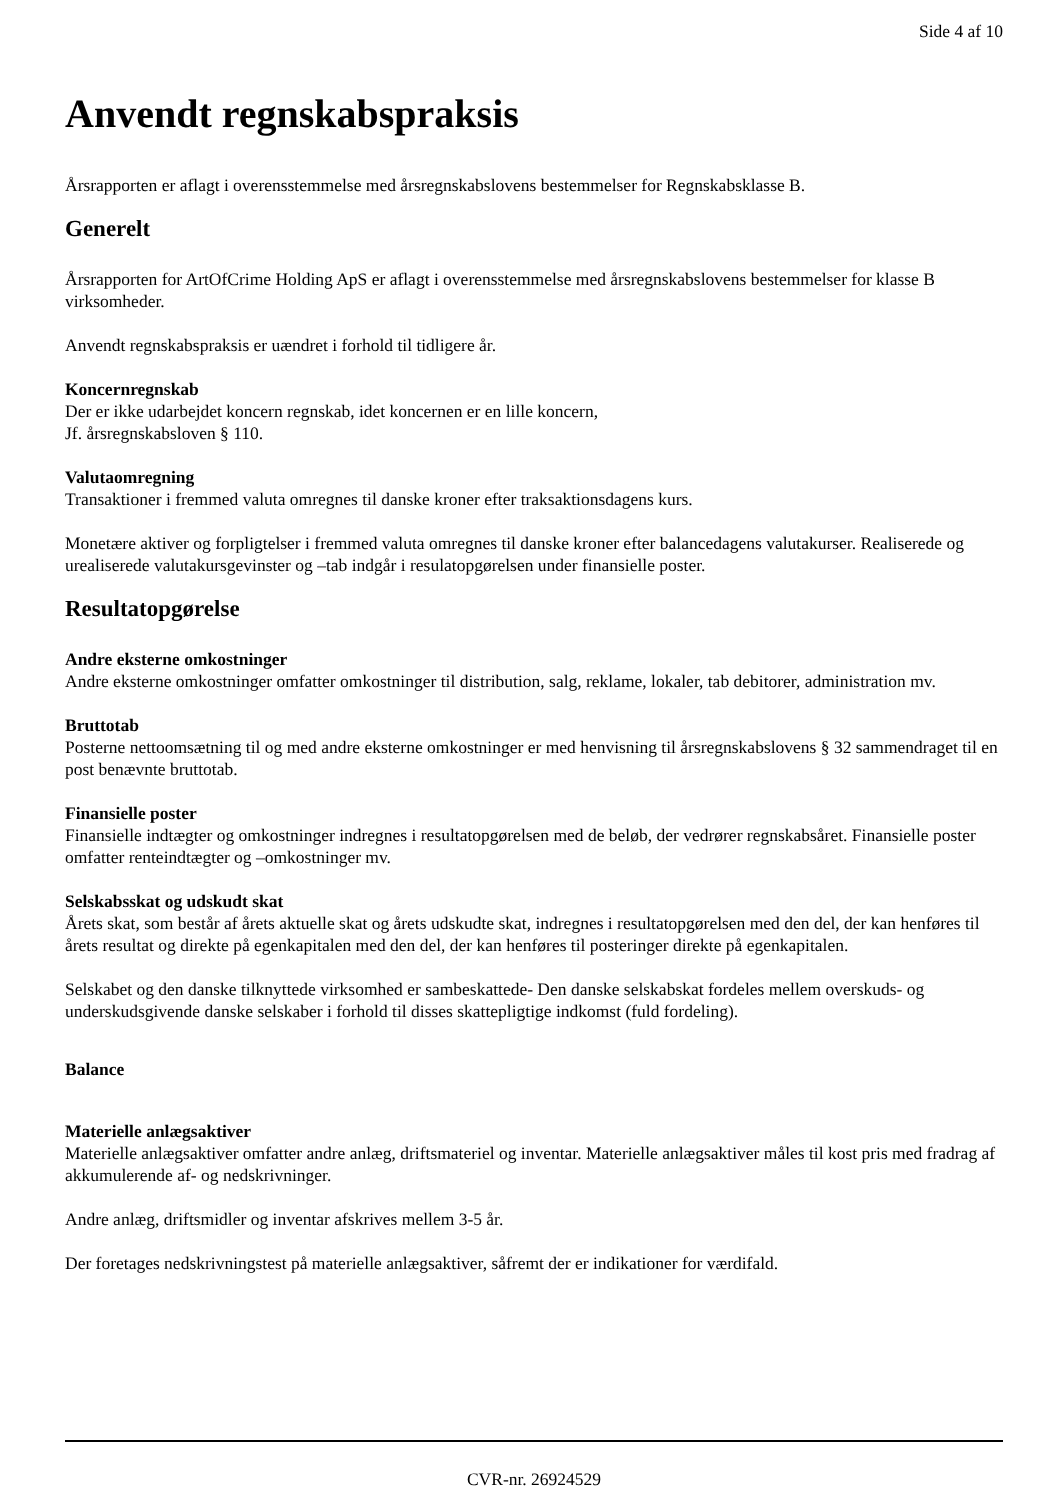Side 4 af 10
Anvendt regnskabspraksis
Årsrapporten er aflagt i overensstemmelse med årsregnskabslovens bestemmelser for Regnskabsklasse B.
Generelt
Årsrapporten for ArtOfCrime Holding ApS er aflagt i overensstemmelse med årsregnskabslovens bestemmelser for klasse B virksomheder.
Anvendt regnskabspraksis er uændret i forhold til tidligere år.
Koncernregnskab
Der er ikke udarbejdet koncern regnskab, idet koncernen er en lille koncern,
Jf. årsregnskabsloven § 110.
Valutaomregning
Transaktioner i fremmed valuta omregnes til danske kroner efter traksaktionsdagens kurs.
Monetære aktiver og forpligtelser i fremmed valuta omregnes til danske kroner efter balancedagens valutakurser. Realiserede og urealiserede valutakursgevinster og –tab indgår i resulatopgørelsen under finansielle poster.
Resultatopgørelse
Andre eksterne omkostninger
Andre eksterne omkostninger omfatter omkostninger til distribution, salg, reklame, lokaler, tab debitorer, administration mv.
Bruttotab
Posterne nettoomsætning til og med andre eksterne omkostninger er med henvisning til årsregnskabslovens § 32 sammendraget til en post benævnte bruttotab.
Finansielle poster
Finansielle indtægter og omkostninger indregnes i resultatopgørelsen med de beløb, der vedrører regnskabsåret. Finansielle poster omfatter renteindtægter og –omkostninger mv.
Selskabsskat og udskudt skat
Årets skat, som består af årets aktuelle skat og årets udskudte skat, indregnes i resultatopgørelsen med den del, der kan henføres til årets resultat og direkte på egenkapitalen med den del, der kan henføres til posteringer direkte på egenkapitalen.
Selskabet og den danske tilknyttede virksomhed er sambeskattede- Den danske selskabskat fordeles mellem overskuds- og underskudsgivende danske selskaber i forhold til disses skattepligtige indkomst (fuld fordeling).
Balance
Materielle anlægsaktiver
Materielle anlægsaktiver omfatter andre anlæg, driftsmateriel og inventar. Materielle anlægsaktiver måles til kost pris med fradrag af akkumulerende af- og nedskrivninger.
Andre anlæg, driftsmidler og inventar afskrives mellem 3-5 år.
Der foretages nedskrivningstest på materielle anlægsaktiver, såfremt der er indikationer for værdifald.
CVR-nr. 26924529